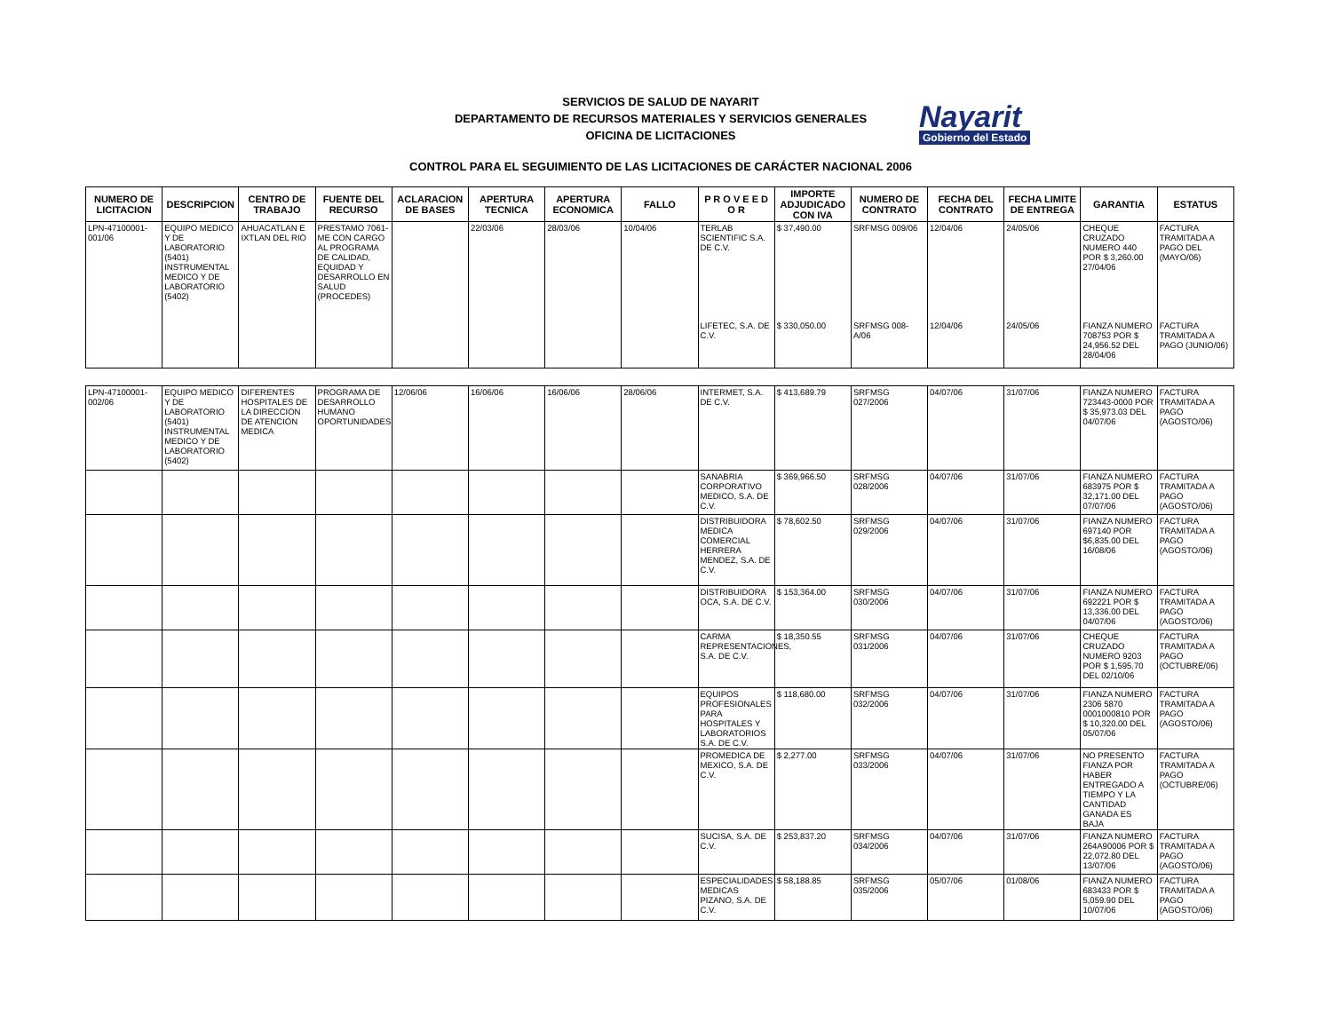SERVICIOS DE SALUD DE NAYARIT
DEPARTAMENTO DE RECURSOS MATERIALES Y SERVICIOS GENERALES
OFICINA DE LICITACIONES
Nayarit
Gobierno del Estado
CONTROL PARA EL SEGUIMIENTO DE LAS LICITACIONES DE CARÁCTER NACIONAL 2006
| NUMERO DE LICITACION | DESCRIPCION | CENTRO DE TRABAJO | FUENTE DEL RECURSO | ACLARACION DE BASES | APERTURA TECNICA | APERTURA ECONOMICA | FALLO | P R O V E E D O R | IMPORTE ADJUDICADO CON IVA | NUMERO DE CONTRATO | FECHA DEL CONTRATO | FECHA LIMITE DE ENTREGA | GARANTIA | ESTATUS |
| --- | --- | --- | --- | --- | --- | --- | --- | --- | --- | --- | --- | --- | --- | --- |
| LPN-47100001-001/06 | EQUIPO MEDICO Y DE LABORATORIO (5401) INSTRUMENTAL MEDICO Y DE LABORATORIO (5402) | AHUACATLAN E IXTLAN DEL RIO | PRESTAMO 7061-ME CON CARGO AL PROGRAMA DE CALIDAD, EQUIDAD Y DESARROLLO EN SALUD (PROCEDES) | | 22/03/06 | 28/03/06 | 10/04/06 | TERLAB SCIENTIFIC S.A. DE C.V. | $ 37,490.00 | SRFMSG 009/06 | 12/04/06 | 24/05/06 | CHEQUE CRUZADO NUMERO 440 POR $ 3,260.00 27/04/06 | FACTURA TRAMITADA A PAGO DEL (MAYO/06) |
| | | | | | | | | LIFETEC, S.A. DE C.V. | $ 330,050.00 | SRFMSG 008-A/06 | 12/04/06 | 24/05/06 | FIANZA NUMERO 708753 POR $ 24,956.52 DEL 28/04/06 | FACTURA TRAMITADA A PAGO (JUNIO/06) |
| LPN-47100001-002/06 | EQUIPO MEDICO Y DE LABORATORIO (5401) INSTRUMENTAL MEDICO Y DE LABORATORIO (5402) | DIFERENTES HOSPITALES DE LA DIRECCION DE ATENCION MEDICA | PROGRAMA DE DESARROLLO HUMANO OPORTUNIDADES | 12/06/06 | 16/06/06 | 16/06/06 | 28/06/06 | INTERMET, S.A. DE C.V. | $ 413,689.79 | SRFMSG 027/2006 | 04/07/06 | 31/07/06 | FIANZA NUMERO 723443-0000 POR $ 35,973.03 DEL 04/07/06 | FACTURA TRAMITADA A PAGO (AGOSTO/06) |
| | | | | | | | | SANABRIA CORPORATIVO MEDICO, S.A. DE C.V. | $ 369,966.50 | SRFMSG 028/2006 | 04/07/06 | 31/07/06 | FIANZA NUMERO 683975 POR $ 32,171.00 DEL 07/07/06 | FACTURA TRAMITADA A PAGO (AGOSTO/06) |
| | | | | | | | | DISTRIBUIDORA MEDICA COMERCIAL HERRERA MENDEZ, S.A. DE C.V. | $ 78,602.50 | SRFMSG 029/2006 | 04/07/06 | 31/07/06 | FIANZA NUMERO 697140 POR $6,835.00 DEL 16/08/06 | FACTURA TRAMITADA A PAGO (AGOSTO/06) |
| | | | | | | | | DISTRIBUIDORA OCA, S.A. DE C.V. | $ 153,364.00 | SRFMSG 030/2006 | 04/07/06 | 31/07/06 | FIANZA NUMERO 692221 POR $ 13,336.00 DEL 04/07/06 | FACTURA TRAMITADA A PAGO (AGOSTO/06) |
| | | | | | | | | CARMA REPRESENTACIONES, S.A. DE C.V. | $ 18,350.55 | SRFMSG 031/2006 | 04/07/06 | 31/07/06 | CHEQUE CRUZADO NUMERO 9203 POR $ 1,595.70 DEL 02/10/06 | FACTURA TRAMITADA A PAGO (OCTUBRE/06) |
| | | | | | | | | EQUIPOS PROFESIONALES PARA HOSPITALES Y LABORATORIOS S.A. DE C.V. | $ 118,680.00 | SRFMSG 032/2006 | 04/07/06 | 31/07/06 | FIANZA NUMERO 2306 5870 0001000810 POR $ 10,320.00 DEL 05/07/06 | FACTURA TRAMITADA A PAGO (AGOSTO/06) |
| | | | | | | | | PROMEDICA DE MEXICO, S.A. DE C.V. | $ 2,277.00 | SRFMSG 033/2006 | 04/07/06 | 31/07/06 | NO PRESENTO FIANZA POR HABER ENTREGADO A TIEMPO Y LA CANTIDAD GANADA ES BAJA | FACTURA TRAMITADA A PAGO (OCTUBRE/06) |
| | | | | | | | | SUCISA, S.A. DE C.V. | $ 253,837.20 | SRFMSG 034/2006 | 04/07/06 | 31/07/06 | FIANZA NUMERO 264A90006 POR $ 22,072.80 DEL 13/07/06 | FACTURA TRAMITADA A PAGO (AGOSTO/06) |
| | | | | | | | | ESPECIALIDADES MEDICAS PIZANO, S.A. DE C.V. | $ 58,188.85 | SRFMSG 035/2006 | 05/07/06 | 01/08/06 | FIANZA NUMERO 683433 POR $ 5,059.90 DEL 10/07/06 | FACTURA TRAMITADA A PAGO (AGOSTO/06) |